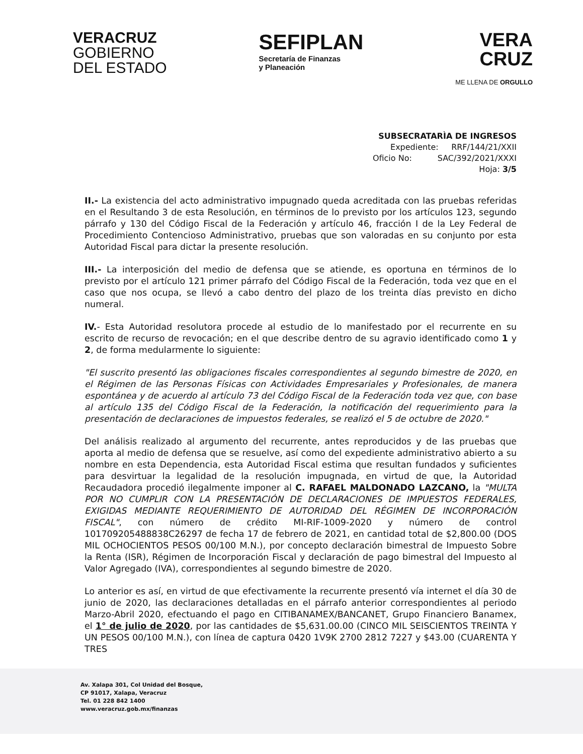VERACRUZ
GOBIERNO
DEL ESTADO
SEFIPLAN
Secretaría de Finanzas
y Planeación
VERA
CRUZ
ME LLENA DE ORGULLO
SUBSECRATARÌA DE INGRESOS
Expediente: RRF/144/21/XXII
Oficio No: SAC/392/2021/XXXI
Hoja: 3/5
II.- La existencia del acto administrativo impugnado queda acreditada con las pruebas referidas en el Resultando 3 de esta Resolución, en términos de lo previsto por los artículos 123, segundo párrafo y 130 del Código Fiscal de la Federación y artículo 46, fracción I de la Ley Federal de Procedimiento Contencioso Administrativo, pruebas que son valoradas en su conjunto por esta Autoridad Fiscal para dictar la presente resolución.
III.- La interposición del medio de defensa que se atiende, es oportuna en términos de lo previsto por el artículo 121 primer párrafo del Código Fiscal de la Federación, toda vez que en el caso que nos ocupa, se llevó a cabo dentro del plazo de los treinta días previsto en dicho numeral.
IV.- Esta Autoridad resolutora procede al estudio de lo manifestado por el recurrente en su escrito de recurso de revocación; en el que describe dentro de su agravio identificado como 1 y 2, de forma medularmente lo siguiente:
"El suscrito presentó las obligaciones fiscales correspondientes al segundo bimestre de 2020, en el Régimen de las Personas Físicas con Actividades Empresariales y Profesionales, de manera espontánea y de acuerdo al artículo 73 del Código Fiscal de la Federación toda vez que, con base al artículo 135 del Código Fiscal de la Federación, la notificación del requerimiento para la presentación de declaraciones de impuestos federales, se realizó el 5 de octubre de 2020."
Del análisis realizado al argumento del recurrente, antes reproducidos y de las pruebas que aporta al medio de defensa que se resuelve, así como del expediente administrativo abierto a su nombre en esta Dependencia, esta Autoridad Fiscal estima que resultan fundados y suficientes para desvirtuar la legalidad de la resolución impugnada, en virtud de que, la Autoridad Recaudadora procedió ilegalmente imponer al C. RAFAEL MALDONADO LAZCANO, la "MULTA POR NO CUMPLIR CON LA PRESENTACIÓN DE DECLARACIONES DE IMPUESTOS FEDERALES, EXIGIDAS MEDIANTE REQUERIMIENTO DE AUTORIDAD DEL RÉGIMEN DE INCORPORACIÓN FISCAL", con número de crédito MI-RIF-1009-2020 y número de control 101709205488838C26297 de fecha 17 de febrero de 2021, en cantidad total de $2,800.00 (DOS MIL OCHOCIENTOS PESOS 00/100 M.N.), por concepto declaración bimestral de Impuesto Sobre la Renta (ISR), Régimen de Incorporación Fiscal y declaración de pago bimestral del Impuesto al Valor Agregado (IVA), correspondientes al segundo bimestre de 2020.
Lo anterior es así, en virtud de que efectivamente la recurrente presentó vía internet el día 30 de junio de 2020, las declaraciones detalladas en el párrafo anterior correspondientes al periodo Marzo-Abril 2020, efectuando el pago en CITIBANAMEX/BANCANET, Grupo Financiero Banamex, el 1° de julio de 2020, por las cantidades de $5,631.00.00 (CINCO MIL SEISCIENTOS TREINTA Y UN PESOS 00/100 M.N.), con línea de captura 0420 1V9K 2700 2812 7227 y $43.00 (CUARENTA Y TRES
Av. Xalapa 301, Col Unidad del Bosque,
CP 91017, Xalapa, Veracruz
Tel. 01 228 842 1400
www.veracruz.gob.mx/finanzas